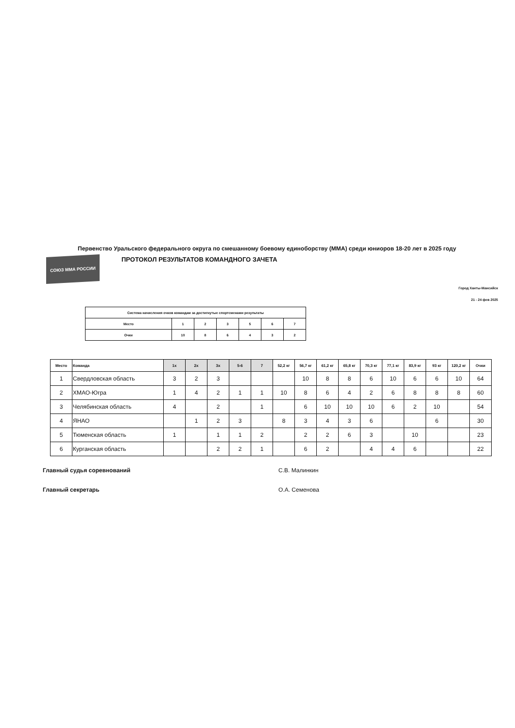Первенство Уральского федерального округа по смешанному боевому единоборству (ММА) среди юниоров 18-20 лет в 2025 году
СОЮЗ ММА РОССИИ
ПРОТОКОЛ РЕЗУЛЬТАТОВ КОМАНДНОГО ЗАЧЕТА
Город Ханты-Мансийск
21 - 24 фев 2025
| Система начисления очков командам за достигнутые спортсменами результаты | | | | | | |
| Место | 1 | 2 | 3 | 5 | 6 | 7 |
| Очки | 10 | 8 | 6 | 4 | 3 | 2 |
| Место | Команда | 1x | 2x | 3x | 5-6 | 7 | 52,2 кг | 56,7 кг | 61,2 кг | 65,8 кг | 70,3 кг | 77,1 кг | 83,9 кг | 93 кг | 120,2 кг | Очки |
| --- | --- | --- | --- | --- | --- | --- | --- | --- | --- | --- | --- | --- | --- | --- | --- | --- |
| 1 | Свердловская область | 3 | 2 | 3 | | | | 10 | 8 | 8 | 6 | 10 | 6 | 6 | 10 | 64 |
| 2 | ХМАО-Югра | 1 | 4 | 2 | 1 | 1 | 10 | 8 | 6 | 4 | 2 | 6 | 8 | 8 | 8 | 60 |
| 3 | Челябинская область | 4 | | 2 | | 1 | | 6 | 10 | 10 | 10 | 6 | 2 | 10 | | 54 |
| 4 | ЯНАО | | 1 | 2 | 3 | | 8 | 3 | 4 | 3 | 6 | | | 6 | | 30 |
| 5 | Тюменская область | 1 | | 1 | 1 | 2 | | 2 | 2 | 6 | 3 | | 10 | | | 23 |
| 6 | Курганская область | | | 2 | 2 | 1 | | 6 | 2 | | 4 | 4 | 6 | | | 22 |
Главный судья соревнований С.В. Малинкин
Главный секретарь О.А. Семенова